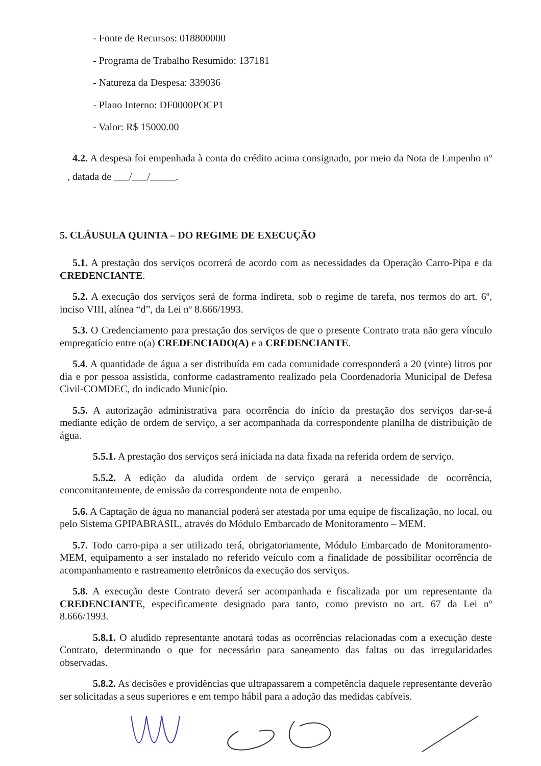- Fonte de Recursos: 018800000
- Programa de Trabalho Resumido: 137181
- Natureza da Despesa: 339036
- Plano Interno: DF0000POCP1
- Valor: R$ 15000.00
4.2. A despesa foi empenhada à conta do crédito acima consignado, por meio da Nota de Empenho nº , datada de ___/___/_____.
5. CLÁUSULA QUINTA – DO REGIME DE EXECUÇÃO
5.1. A prestação dos serviços ocorrerá de acordo com as necessidades da Operação Carro-Pipa e da CREDENCIANTE.
5.2. A execução dos serviços será de forma indireta, sob o regime de tarefa, nos termos do art. 6º, inciso VIII, alínea “d”, da Lei nº 8.666/1993.
5.3. O Credenciamento para prestação dos serviços de que o presente Contrato trata não gera vínculo empregatício entre o(a) CREDENCIADO(A) e a CREDENCIANTE.
5.4. A quantidade de água a ser distribuída em cada comunidade corresponderá a 20 (vinte) litros por dia e por pessoa assistida, conforme cadastramento realizado pela Coordenadoria Municipal de Defesa Civil-COMDEC, do indicado Município.
5.5. A autorização administrativa para ocorrência do início da prestação dos serviços dar-se-á mediante edição de ordem de serviço, a ser acompanhada da correspondente planilha de distribuição de água.
5.5.1. A prestação dos serviços será iniciada na data fixada na referida ordem de serviço.
5.5.2. A edição da aludida ordem de serviço gerará a necessidade de ocorrência, concomitantemente, de emissão da correspondente nota de empenho.
5.6. A Captação de água no manancial poderá ser atestada por uma equipe de fiscalização, no local, ou pelo Sistema GPIPABRASIL, através do Módulo Embarcado de Monitoramento – MEM.
5.7. Todo carro-pipa a ser utilizado terá, obrigatoriamente, Módulo Embarcado de Monitoramento-MEM, equipamento a ser instalado no referido veículo com a finalidade de possibilitar ocorrência de acompanhamento e rastreamento eletrônicos da execução dos serviços.
5.8. A execução deste Contrato deverá ser acompanhada e fiscalizada por um representante da CREDENCIANTE, especificamente designado para tanto, como previsto no art. 67 da Lei nº 8.666/1993.
5.8.1. O aludido representante anotará todas as ocorrências relacionadas com a execução deste Contrato, determinando o que for necessário para saneamento das faltas ou das irregularidades observadas.
5.8.2. As decisões e providências que ultrapassarem a competência daquele representante deverão ser solicitadas a seus superiores e em tempo hábil para a adoção das medidas cabíveis.